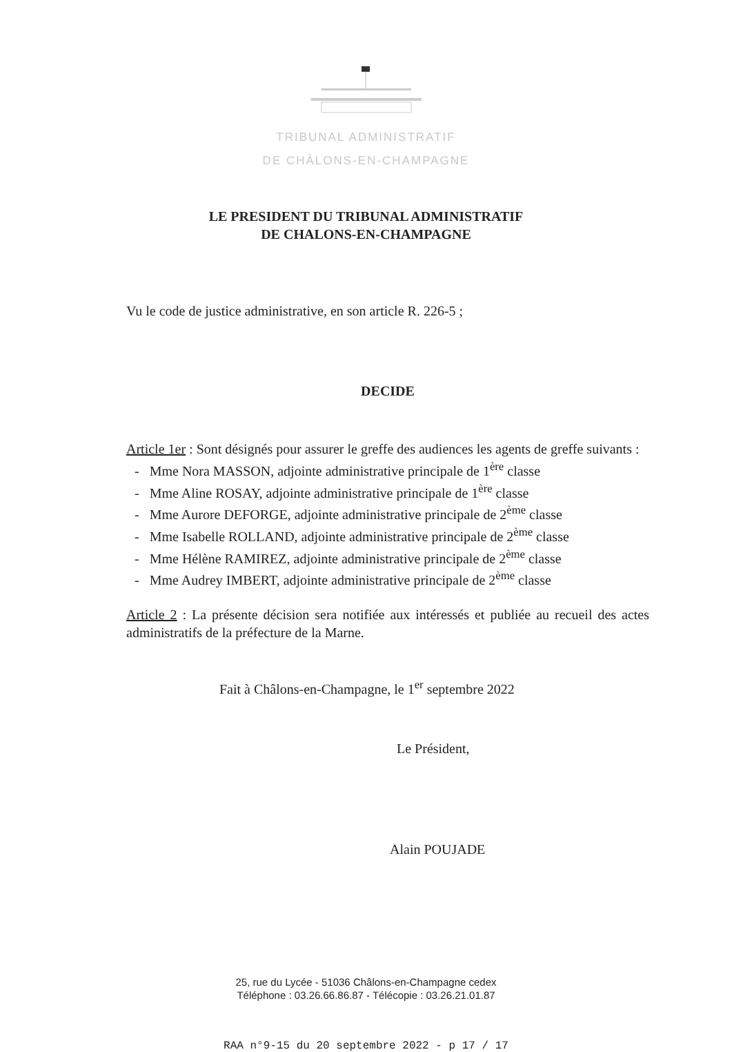TRIBUNAL ADMINISTRATIF
DE CHÂLONS-EN-CHAMPAGNE
LE PRESIDENT DU TRIBUNAL ADMINISTRATIF
DE CHALONS-EN-CHAMPAGNE
Vu le code de justice administrative, en son article R. 226-5 ;
DECIDE
Article 1er : Sont désignés pour assurer le greffe des audiences les agents de greffe suivants :
- Mme Nora MASSON, adjointe administrative principale de 1<sup>ère</sup> classe
- Mme Aline ROSAY, adjointe administrative principale de 1<sup>ère</sup> classe
- Mme Aurore DEFORGE, adjointe administrative principale de 2<sup>ème</sup> classe
- Mme Isabelle ROLLAND, adjointe administrative principale de 2<sup>ème</sup> classe
- Mme Hélène RAMIREZ, adjointe administrative principale de 2<sup>ème</sup> classe
- Mme Audrey IMBERT, adjointe administrative principale de 2<sup>ème</sup> classe
Article 2 : La présente décision sera notifiée aux intéressés et publiée au recueil des actes administratifs de la préfecture de la Marne.
Fait à Châlons-en-Champagne, le 1<sup>er</sup> septembre 2022
Le Président,
Alain POUJADE
25, rue du Lycée - 51036 Châlons-en-Champagne cedex
Téléphone : 03.26.66.86.87 - Télécopie : 03.26.21.01.87
RAA n°9-15 du 20 septembre 2022 - p 17 / 17